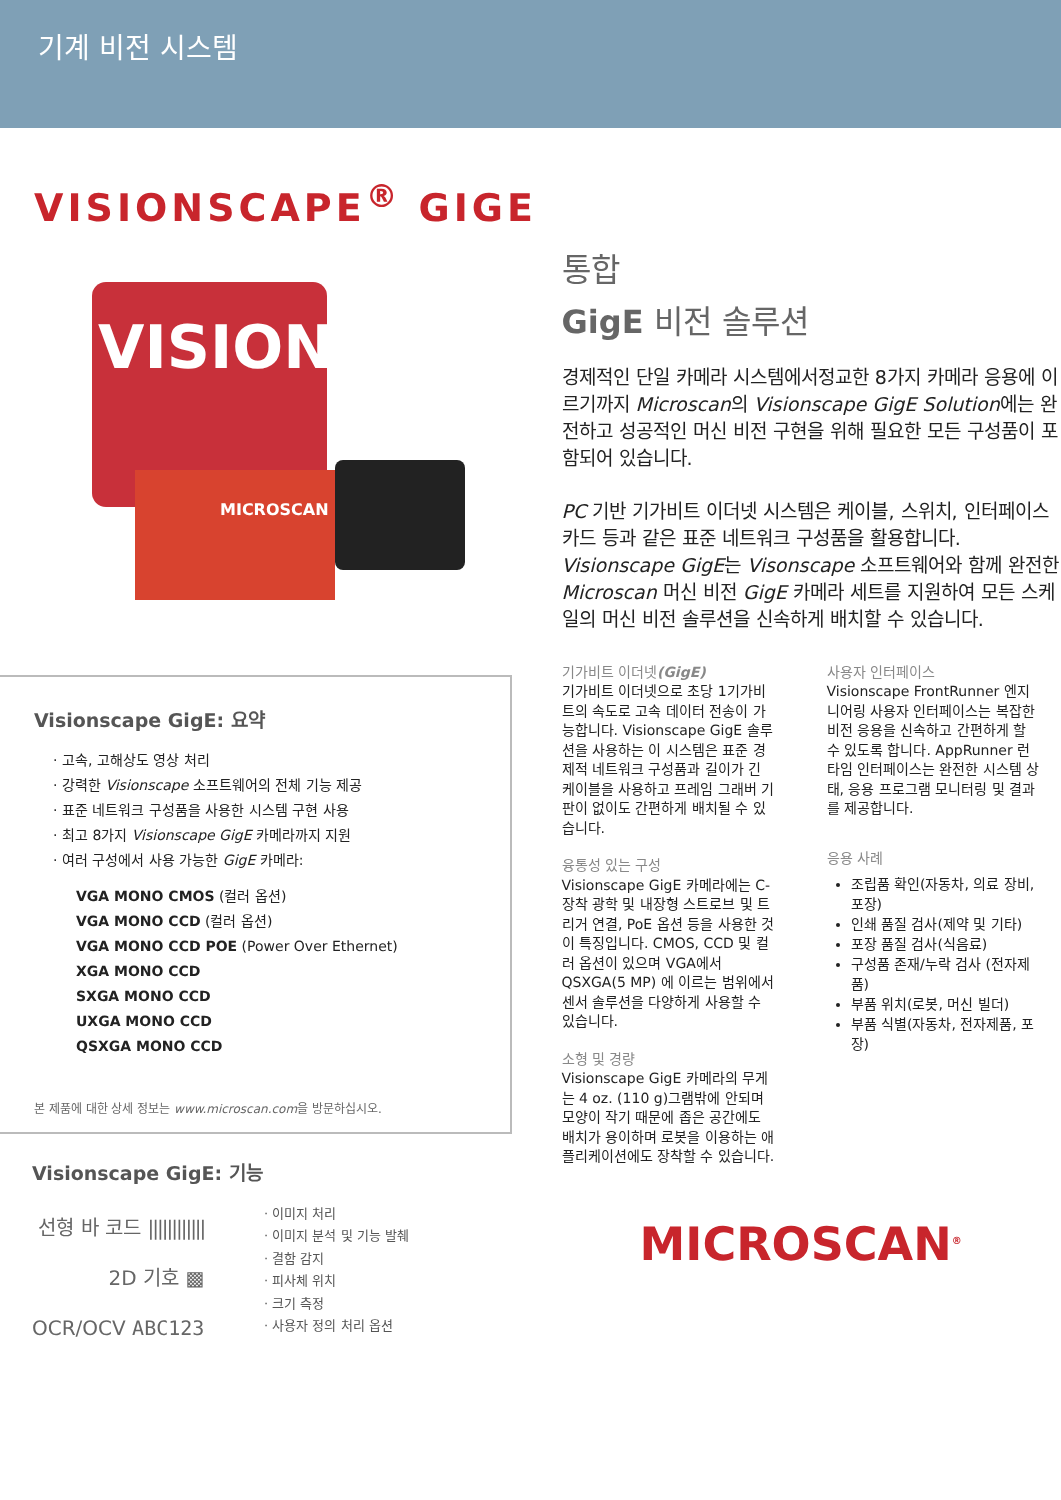기계 비전 시스템
VISIONSCAPE<sup>®</sup> GIGE
VISIONS
MICROSCAN
Visionscape GigE: 요약
고속, 고해상도 영상 처리
강력한 Visionscape 소프트웨어의 전체 기능 제공
표준 네트워크 구성품을 사용한 시스템 구현 사용
최고 8가지 Visionscape GigE 카메라까지 지원
여러 구성에서 사용 가능한 GigE 카메라:
VGA MONO CMOS (컬러 옵션)
VGA MONO CCD (컬러 옵션)
VGA MONO CCD POE (Power Over Ethernet)
XGA MONO CCD
SXGA MONO CCD
UXGA MONO CCD
QSXGA MONO CCD
본 제품에 대한 상세 정보는 www.microscan.com을 방문하십시오.
Visionscape GigE: 기능
선형 바 코드 ||||||||||||
2D 기호 ▩
OCR/OCV ABC123
이미지 처리
이미지 분석 및 기능 발췌
결함 감지
피사체 위치
크기 측정
사용자 정의 처리 옵션
통합
GigE 비전 솔루션
경제적인 단일 카메라 시스템에서정교한 8가지 카메라 응용에 이르기까지 Microscan의 Visionscape GigE Solution에는 완전하고 성공적인 머신 비전 구현을 위해 필요한 모든 구성품이 포함되어 있습니다.
PC 기반 기가비트 이더넷 시스템은 케이블, 스위치, 인터페이스 카드 등과 같은 표준 네트워크 구성품을 활용합니다. Visionscape GigE는 Visonscape 소프트웨어와 함께 완전한 Microscan 머신 비전 GigE 카메라 세트를 지원하여 모든 스케일의 머신 비전 솔루션을 신속하게 배치할 수 있습니다.
기가비트 이더넷(GigE)
기가비트 이더넷으로 초당 1기가비트의 속도로 고속 데이터 전송이 가능합니다. Visionscape GigE 솔루션을 사용하는 이 시스템은 표준 경제적 네트워크 구성품과 길이가 긴 케이블을 사용하고 프레임 그래버 기판이 없이도 간편하게 배치될 수 있습니다.
융통성 있는 구성
Visionscape GigE 카메라에는 C-장착 광학 및 내장형 스트로브 및 트리거 연결, PoE 옵션 등을 사용한 것이 특징입니다. CMOS, CCD 및 컬러 옵션이 있으며 VGA에서 QSXGA(5 MP) 에 이르는 범위에서 센서 솔루션을 다양하게 사용할 수 있습니다.
소형 및 경량
Visionscape GigE 카메라의 무게는 4 oz. (110 g)그램밖에 안되며 모양이 작기 때문에 좁은 공간에도 배치가 용이하며 로봇을 이용하는 애플리케이션에도 장착할 수 있습니다.
사용자 인터페이스
Visionscape FrontRunner 엔지니어링 사용자 인터페이스는 복잡한 비전 응용을 신속하고 간편하게 할 수 있도록 합니다. AppRunner 런타임 인터페이스는 완전한 시스템 상태, 응용 프로그램 모니터링 및 결과를 제공합니다.
응용 사례
조립품 확인(자동차, 의료 장비, 포장)
인쇄 품질 검사(제약 및 기타)
포장 품질 검사(식음료)
구성품 존재/누락 검사 (전자제품)
부품 위치(로봇, 머신 빌더)
부품 식별(자동차, 전자제품, 포장)
MICROSCAN<sup>®</sup>